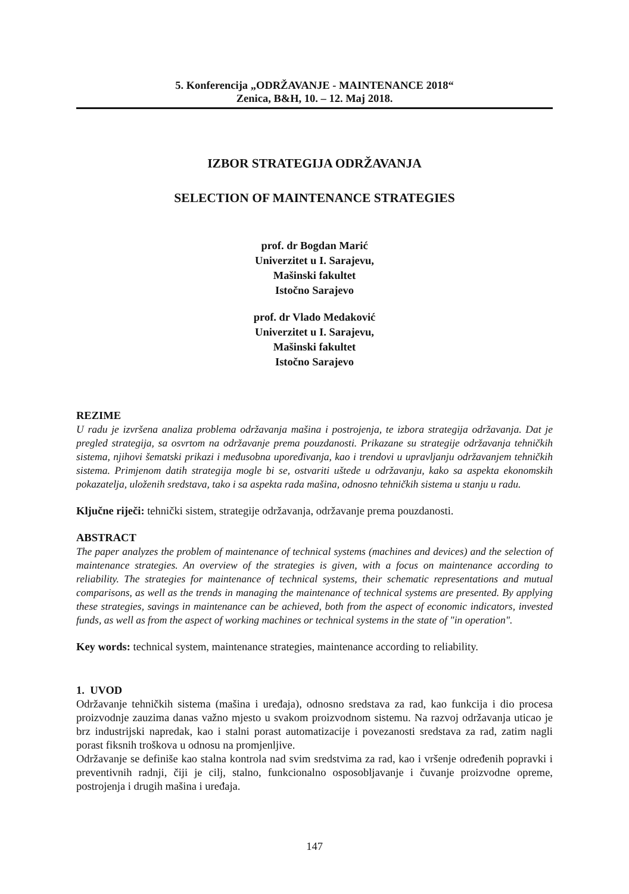5. Konferencija „ODRŽAVANJE - MAINTENANCE 2018“
Zenica, B&H, 10. – 12. Maj 2018.
IZBOR STRATEGIJA ODRŽAVANJA
SELECTION OF MAINTENANCE STRATEGIES
prof. dr Bogdan Marić
Univerzitet u I. Sarajevu,
Mašinski fakultet
Istočno Sarajevo
prof. dr Vlado Medaković
Univerzitet u I. Sarajevu,
Mašinski fakultet
Istočno Sarajevo
REZIME
U radu je izvršena analiza problema održavanja mašina i postrojenja, te izbora strategija održavanja. Dat je pregled strategija, sa osvrtom na održavanje prema pouzdanosti. Prikazane su strategije održavanja tehničkih sistema, njihovi šematski prikazi i međusobna upoređivanja, kao i trendovi u upravljanju održavanjem tehničkih sistema. Primjenom datih strategija mogle bi se, ostvariti uštede u održavanju, kako sa aspekta ekonomskih pokazatelja, uloženih sredstava, tako i sa aspekta rada mašina, odnosno tehničkih sistema u stanju u radu.
Ključne riječi: tehnički sistem, strategije održavanja, održavanje prema pouzdanosti.
ABSTRACT
The paper analyzes the problem of maintenance of technical systems (machines and devices) and the selection of maintenance strategies. An overview of the strategies is given, with a focus on maintenance according to reliability. The strategies for maintenance of technical systems, their schematic representations and mutual comparisons, as well as the trends in managing the maintenance of technical systems are presented. By applying these strategies, savings in maintenance can be achieved, both from the aspect of economic indicators, invested funds, as well as from the aspect of working machines or technical systems in the state of "in operation".
Key words: technical system, maintenance strategies, maintenance according to reliability.
1. UVOD
Održavanje tehničkih sistema (mašina i uređaja), odnosno sredstava za rad, kao funkcija i dio procesa proizvodnje zauzima danas važno mjesto u svakom proizvodnom sistemu. Na razvoj održavanja uticao je brz industrijski napredak, kao i stalni porast automatizacije i povezanosti sredstava za rad, zatim nagli porast fiksnih troškova u odnosu na promjenljive.
Održavanje se definiše kao stalna kontrola nad svim sredstvima za rad, kao i vršenje određenih popravki i preventivnih radnji, čiji je cilj, stalno, funkcionalno osposobljavanje i čuvanje proizvodne opreme, postrojenja i drugih mašina i uređaja.
147